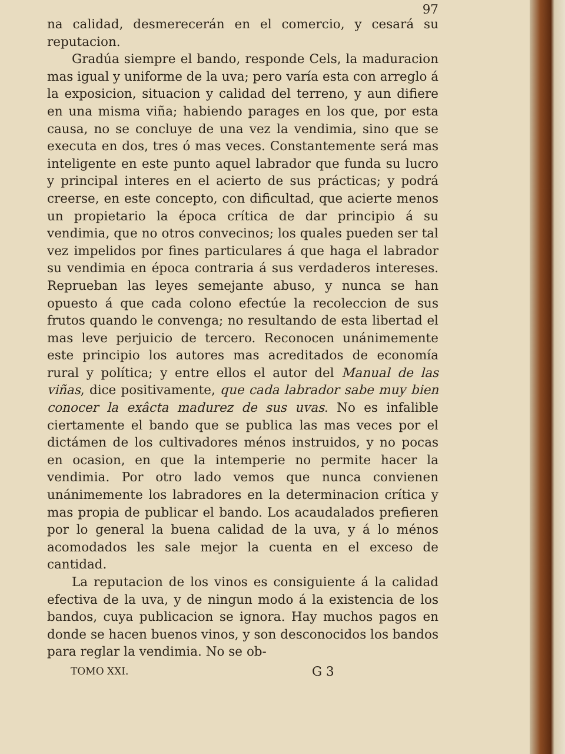97
na calidad, desmerecerán en el comercio, y cesará su reputacion.
Gradúa siempre el bando, responde Cels, la maduracion mas igual y uniforme de la uva; pero varía esta con arreglo á la exposicion, situacion y calidad del terreno, y aun difiere en una misma viña; habiendo parages en los que, por esta causa, no se concluye de una vez la vendimia, sino que se executa en dos, tres ó mas veces. Constantemente será mas inteligente en este punto aquel labrador que funda su lucro y principal interes en el acierto de sus prácticas; y podrá creerse, en este concepto, con dificultad, que acierte menos un propietario la época crítica de dar principio á su vendimia, que no otros convecinos; los quales pueden ser tal vez impelidos por fines particulares á que haga el labrador su vendimia en época contraria á sus verdaderos intereses. Reprueban las leyes semejante abuso, y nunca se han opuesto á que cada colono efectúe la recoleccion de sus frutos quando le convenga; no resultando de esta libertad el mas leve perjuicio de tercero. Reconocen unánimemente este principio los autores mas acreditados de economía rural y política; y entre ellos el autor del Manual de las viñas, dice positivamente, que cada labrador sabe muy bien conocer la exâcta madurez de sus uvas. No es infalible ciertamente el bando que se publica las mas veces por el dictámen de los cultivadores ménos instruidos, y no pocas en ocasion, en que la intemperie no permite hacer la vendimia. Por otro lado vemos que nunca convienen unánimemente los labradores en la determinacion crítica y mas propia de publicar el bando. Los acaudalados prefieren por lo general la buena calidad de la uva, y á lo ménos acomodados les sale mejor la cuenta en el exceso de cantidad.
La reputacion de los vinos es consiguiente á la calidad efectiva de la uva, y de ningun modo á la existencia de los bandos, cuya publicacion se ignora. Hay muchos pagos en donde se hacen buenos vinos, y son desconocidos los bandos para reglar la vendimia. No se ob-
TOMO XXI. G 3